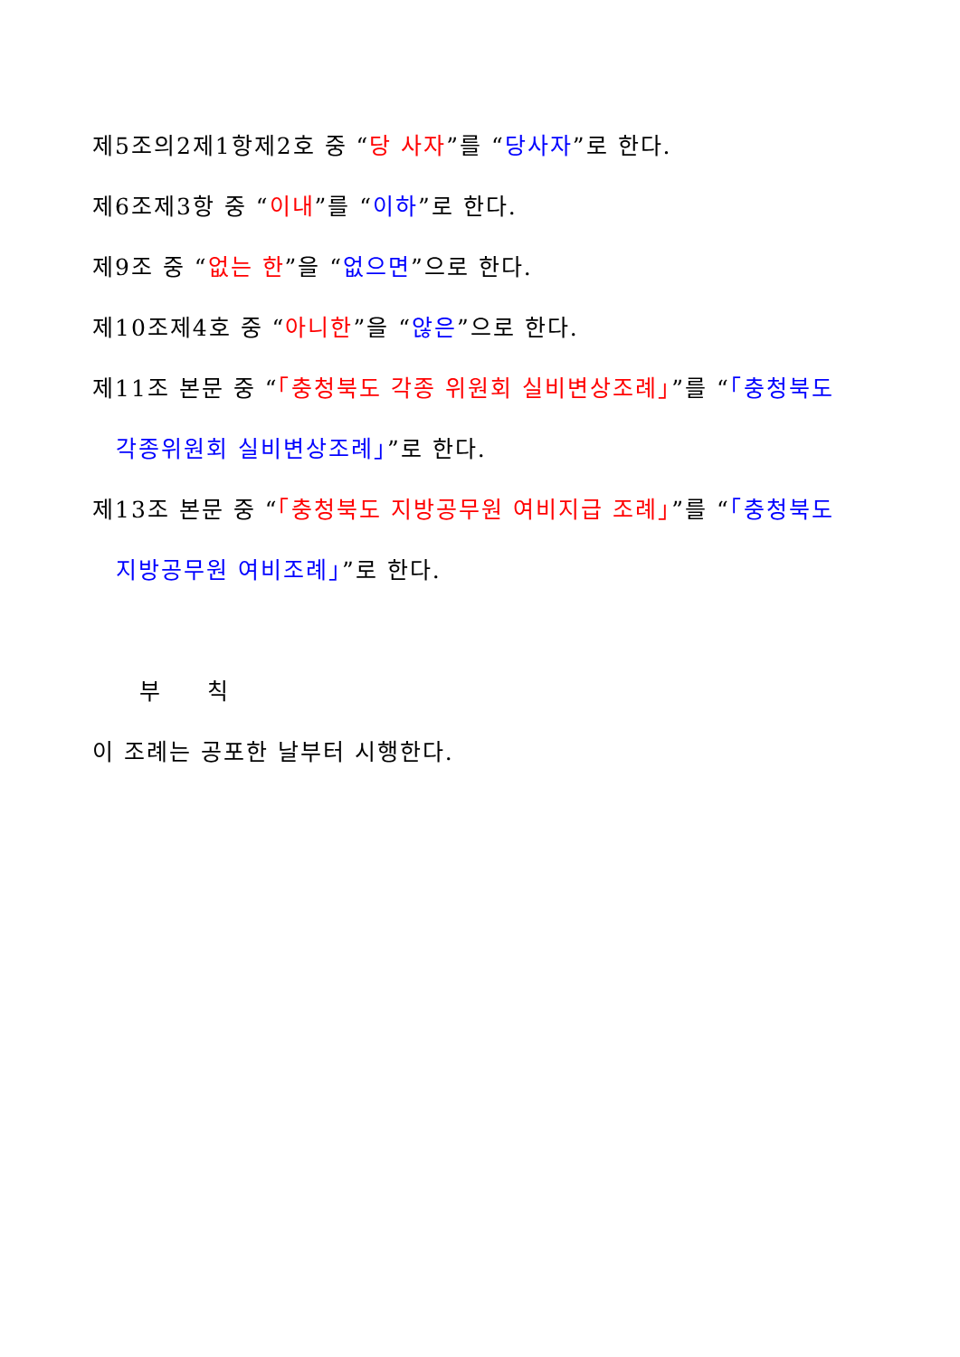제5조의2제1항제2호 중 “당 사자”를 “당사자”로 한다.
제6조제3항 중 “이내”를 “이하”로 한다.
제9조 중 “없는 한”을 “없으면”으로 한다.
제10조제4호 중 “아니한”을 “않은”으로 한다.
제11조 본문 중 “「충청북도 각종 위원회 실비변상조례」”를 “「충청북도
각종위원회 실비변상조례」”로 한다.
제13조 본문 중 “「충청북도 지방공무원 여비지급 조례」”를 “「충청북도
지방공무원 여비조례」”로 한다.
부 칙
이 조례는 공포한 날부터 시행한다.